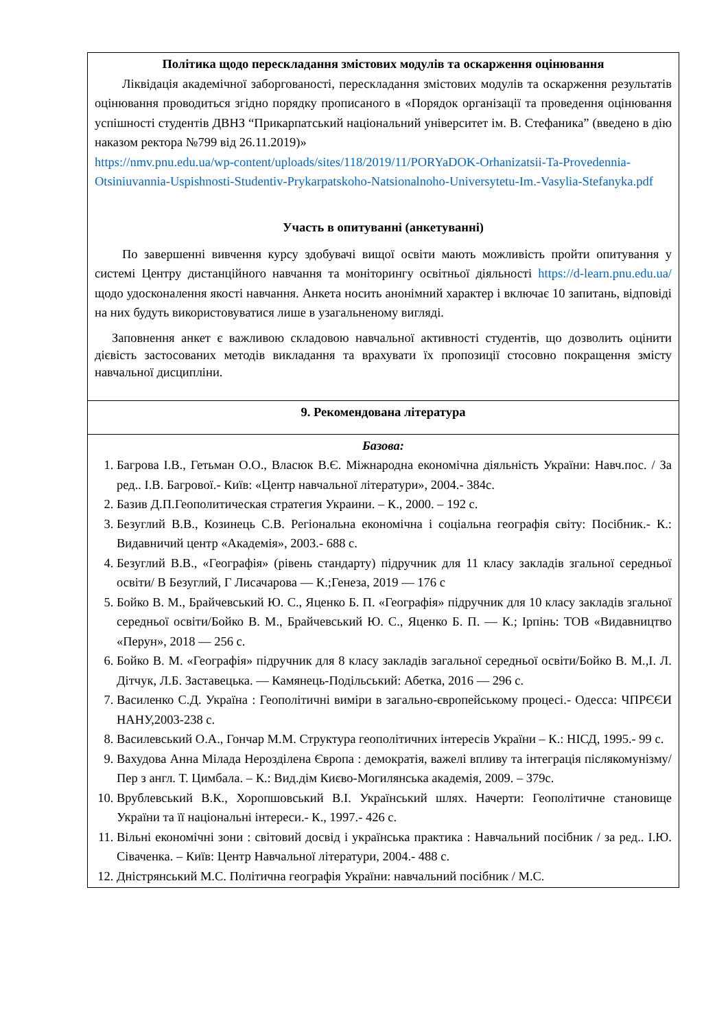| Політика щодо перескладання змістових модулів та оскарження оцінювання Ліквідація академічної заборгованості, перескладання змістових модулів та оскарження результатів оцінювання проводиться згідно порядку прописаного в «Порядок організації та проведення оцінювання успішності студентів ДВНЗ “Прикарпатський національний університет ім. В. Стефаника” (введено в дію наказом ректора №799 від 26.11.2019)» https://nmv.pnu.edu.ua/wp-content/uploads/sites/118/2019/11/PORYaDOK-Orhanizatsii-Ta-Provedennia-Otsiniuvannia-Uspishnosti-Studentiv-Prykarpatskoho-Natsionalnoho-Universytetu-Im.-Vasylia-Stefanyka.pdf Участь в опитуванні (анкетуванні) По завершенні вивчення курсу здобувачі вищої освіти мають можливість пройти опитування у системі Центру дистанційного навчання та моніторингу освітньої діяльності https://d-learn.pnu.edu.ua/ щодо удосконалення якості навчання. Анкета носить анонімний характер і включає 10 запитань, відповіді на них будуть використовуватися лише в узагальненому вигляді. Заповнення анкет є важливою складовою навчальної активності студентів, що дозволить оцінити дієвість застосованих методів викладання та врахувати їх пропозиції стосовно покращення змісту навчальної дисципліни. |
| 9. Рекомендована література |
| Базова: 1. Багрова І.В., Гетьман О.О., Власюк В.Є. Міжнародна економічна діяльність України: Навч.пос. / За ред.. І.В. Багрової.- Київ: «Центр навчальної літератури», 2004.- 384с. 2. Базив Д.П.Геополитическая стратегия Украини. – К., 2000. – 192 с. 3. Безуглий В.В., Козинець С.В. Регіональна економічна і соціальна географія світу: Посібник.- К.: Видавничий центр «Академія», 2003.- 688 с. 4. Безуглий В.В., «Географія» (рівень стандарту) підручник для 11 класу закладів згальної середньої освіти/ В Безуглий, Г Лисачарова — К.;Генеза, 2019 — 176 с 5. Бойко В. М., Брайчевський Ю. С., Яценко Б. П. «Географія» підручник для 10 класу закладів згальної середньої освіти/Бойко В. М., Брайчевський Ю. С., Яценко Б. П. — К.; Ірпінь: ТОВ «Видавництво «Перун», 2018 — 256 с. 6. Бойко В. М. «Географія» підручник для 8 класу закладів загальної середньої освіти/Бойко В. М.,І. Л. Дітчук, Л.Б. Заставецька. — Камянець-Подільський: Абетка, 2016 — 296 с. 7. Василенко С.Д. Україна : Геополітичні виміри в загально-європейському процесі.- Одесса: ЧПРЄЄИ НАНУ,2003-238 с. 8. Василевський О.А., Гончар М.М. Структура геополітичних інтересів України – К.: НІСД, 1995.- 99 с. 9. Вахудова Анна Мілада Нерозділена Європа : демократія, важелі впливу та інтеграція післякомунізму/ Пер з англ. Т. Цимбала. – К.: Вид.дім Києво-Могилянська академія, 2009. – 379с. 10. Врублевський В.К., Хоропшовський В.І. Український шлях. Начерти: Геополітичне становище України та її національні інтереси.- К., 1997.- 426 с. 11. Вільні економічні зони : світовий досвід і українська практика : Навчальний посібник / за ред.. І.Ю. Сіваченка. – Київ: Центр Навчальної літератури, 2004.- 488 с. 12. Дністрянський М.С. Політична географія України: навчальний посібник / М.С. |